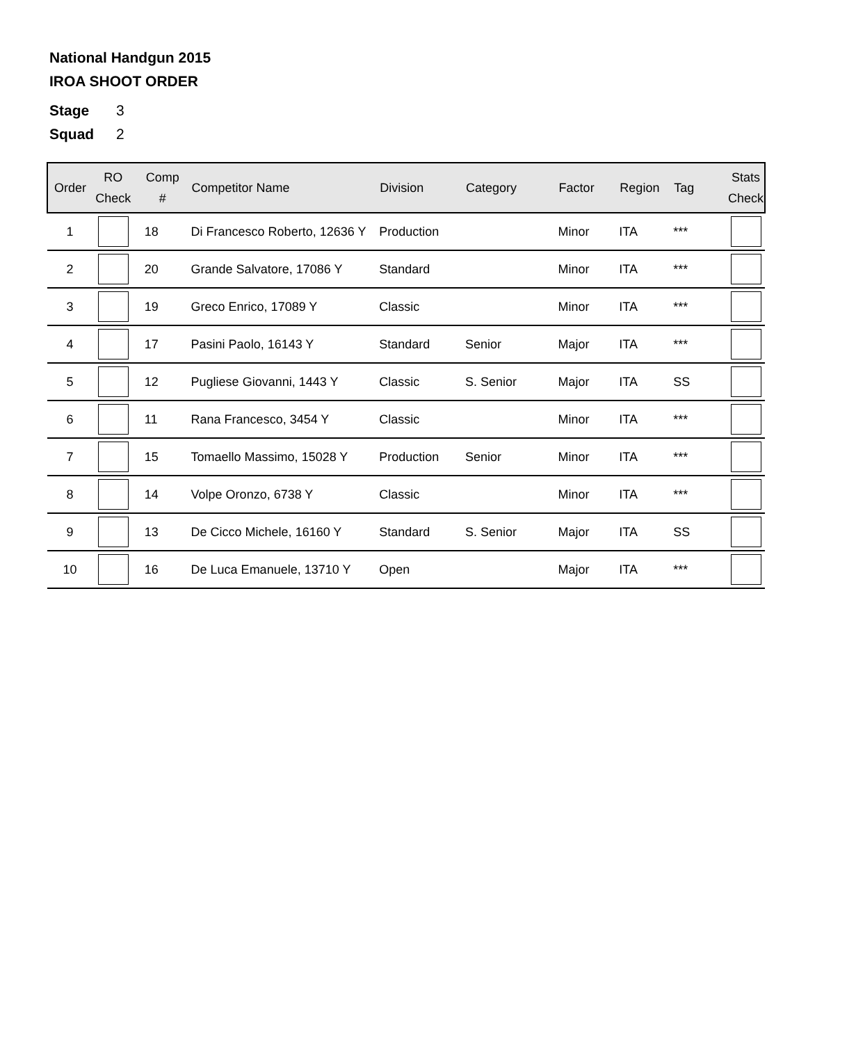National Handgun 2015
IROA SHOOT ORDER
Stage 3
Squad 2
| Order | RO Check | Comp # | Competitor Name | Division | Category | Factor | Region | Tag | Stats Check |
| --- | --- | --- | --- | --- | --- | --- | --- | --- | --- |
| 1 | | 18 | Di Francesco Roberto, 12636 Y | Production | | Minor | ITA | *** | |
| 2 | | 20 | Grande Salvatore, 17086 Y | Standard | | Minor | ITA | *** | |
| 3 | | 19 | Greco Enrico, 17089 Y | Classic | | Minor | ITA | *** | |
| 4 | | 17 | Pasini Paolo, 16143 Y | Standard | Senior | Major | ITA | *** | |
| 5 | | 12 | Pugliese Giovanni, 1443 Y | Classic | S. Senior | Major | ITA | SS | |
| 6 | | 11 | Rana Francesco, 3454 Y | Classic | | Minor | ITA | *** | |
| 7 | | 15 | Tomaello Massimo, 15028 Y | Production | Senior | Minor | ITA | *** | |
| 8 | | 14 | Volpe Oronzo, 6738 Y | Classic | | Minor | ITA | *** | |
| 9 | | 13 | De Cicco Michele, 16160 Y | Standard | S. Senior | Major | ITA | SS | |
| 10 | | 16 | De Luca Emanuele, 13710 Y | Open | | Major | ITA | *** | |